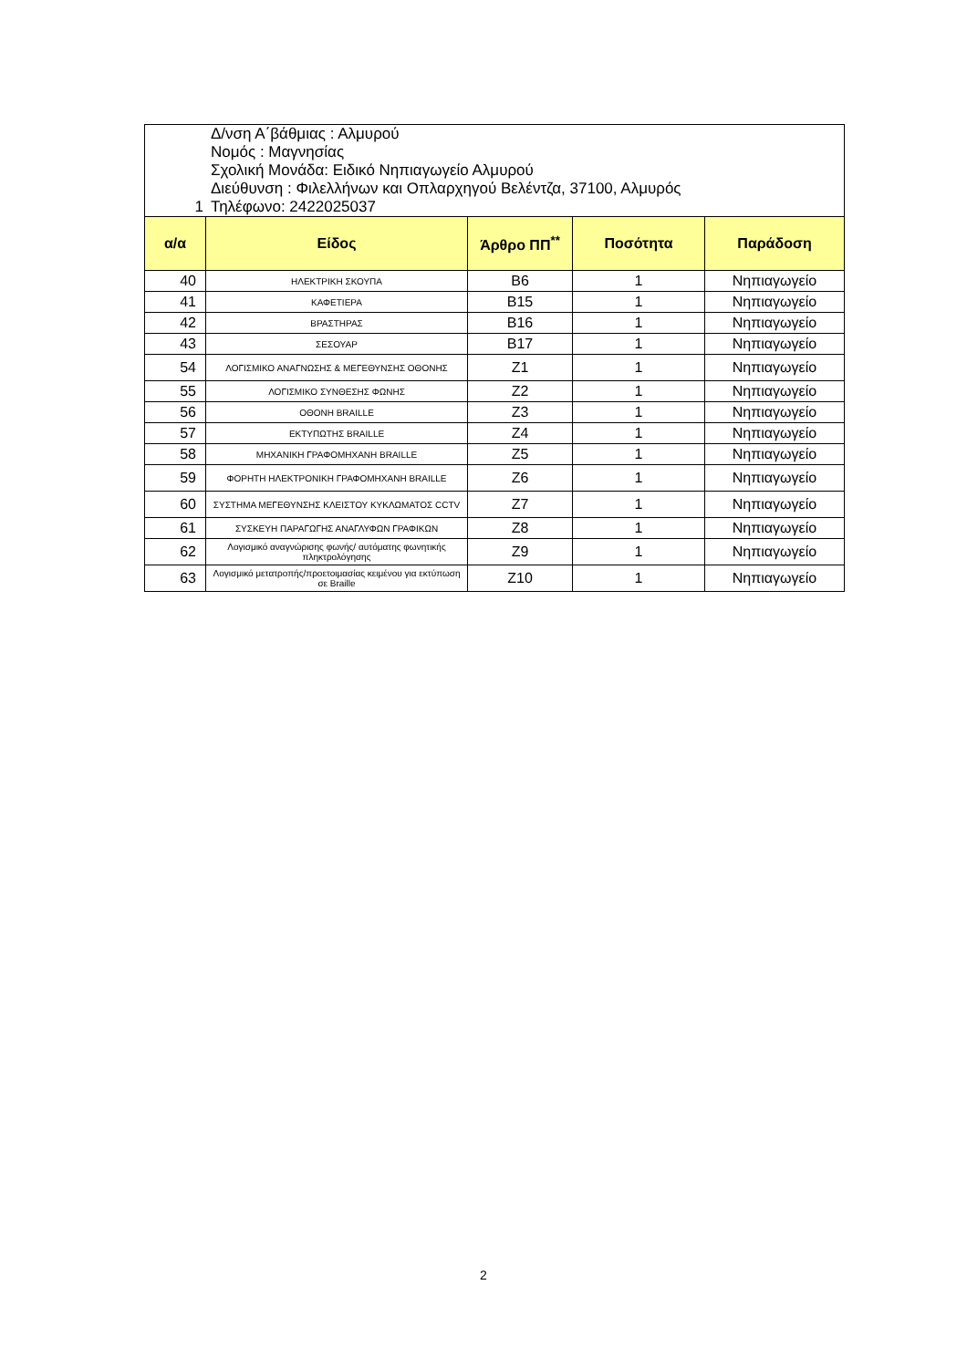| 1 Δ/νση Α΄βάθμιας : Αλμυρού Νομός : Μαγνησίας Σχολική Μονάδα: Ειδικό Νηπιαγωγείο Αλμυρού Διεύθυνση : Φιλελλήνων και Οπλαρχηγού Βελέντζα, 37100, Αλμυρός Τηλέφωνο: 2422025037 | | | | |
| α/α | Είδος | Άρθρο ΠΠ<sup>**</sup> | Ποσότητα | Παράδοση |
| 40 | ΗΛΕΚΤΡΙΚΗ ΣΚΟΥΠΑ | B6 | 1 | Νηπιαγωγείο |
| 41 | ΚΑΦΕΤΙΕΡΑ | B15 | 1 | Νηπιαγωγείο |
| 42 | ΒΡΑΣΤΗΡΑΣ | B16 | 1 | Νηπιαγωγείο |
| 43 | ΣΕΣΟΥΑΡ | B17 | 1 | Νηπιαγωγείο |
| 54 | ΛΟΓΙΣΜΙΚΟ ΑΝΑΓΝΩΣΗΣ & ΜΕΓΕΘΥΝΣΗΣ ΟΘΟΝΗΣ | Z1 | 1 | Νηπιαγωγείο |
| 55 | ΛΟΓΙΣΜΙΚΟ ΣΥΝΘΕΣΗΣ ΦΩΝΗΣ | Z2 | 1 | Νηπιαγωγείο |
| 56 | ΟΘΟΝΗ BRAILLE | Z3 | 1 | Νηπιαγωγείο |
| 57 | ΕΚΤΥΠΩΤΗΣ BRAILLE | Z4 | 1 | Νηπιαγωγείο |
| 58 | ΜΗΧΑΝΙΚΗ ΓΡΑΦΟΜΗΧΑΝΗ BRAILLE | Z5 | 1 | Νηπιαγωγείο |
| 59 | ΦΟΡΗΤΗ ΗΛΕΚΤΡΟΝΙΚΗ ΓΡΑΦΟΜΗΧΑΝΗ BRAILLE | Z6 | 1 | Νηπιαγωγείο |
| 60 | ΣΥΣΤΗΜΑ ΜΕΓΕΘΥΝΣΗΣ ΚΛΕΙΣΤΟΥ ΚΥΚΛΩΜΑΤΟΣ CCTV | Z7 | 1 | Νηπιαγωγείο |
| 61 | ΣΥΣΚΕΥΗ ΠΑΡΑΓΩΓΗΣ ΑΝΑΓΛΥΦΩΝ ΓΡΑΦΙΚΩΝ | Z8 | 1 | Νηπιαγωγείο |
| 62 | Λογισμικό αναγνώρισης φωνής/ αυτόματης φωνητικής πληκτρολόγησης | Z9 | 1 | Νηπιαγωγείο |
| 63 | Λογισμικό μετατροπής/προετοιμασίας κειμένου για εκτύπωση σε Braille | Z10 | 1 | Νηπιαγωγείο |
2